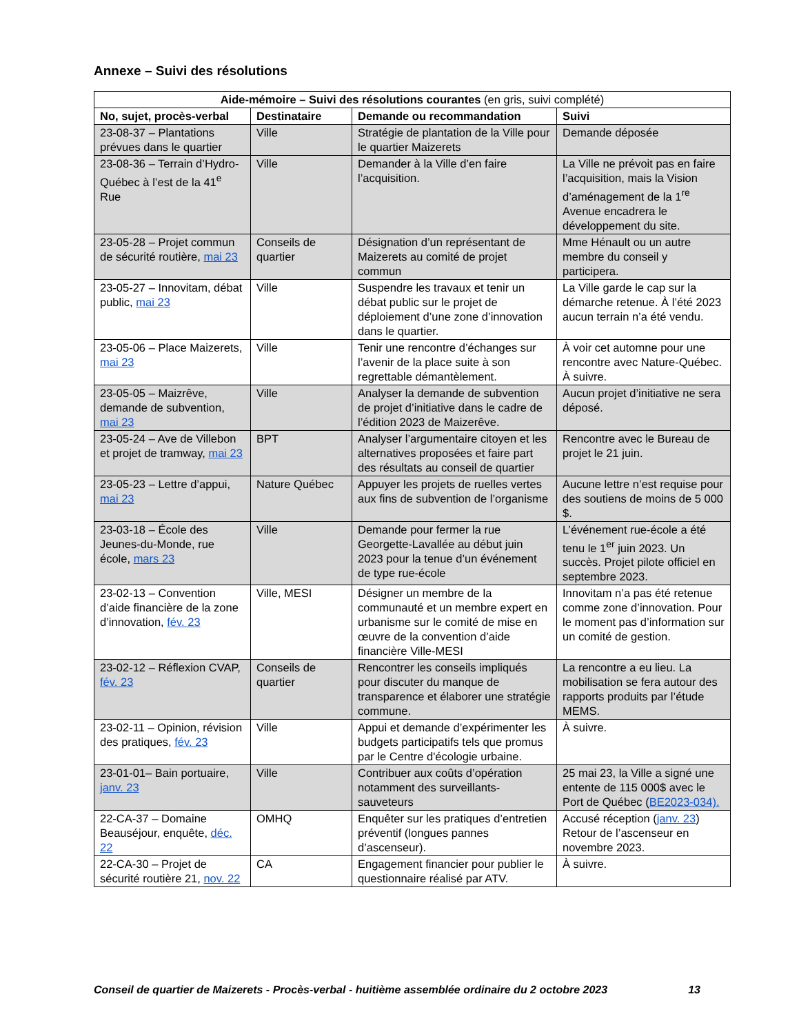Annexe – Suivi des résolutions
| Aide-mémoire – Suivi des résolutions courantes (en gris, suivi complété) | | | |
| --- | --- | --- | --- |
| No, sujet, procès-verbal | Destinataire | Demande ou recommandation | Suivi |
| 23-08-37 – Plantations prévues dans le quartier | Ville | Stratégie de plantation de la Ville pour le quartier Maizerets | Demande déposée |
| 23-08-36 – Terrain d’Hydro-Québec à l’est de la 41<sup>e</sup> Rue | Ville | Demander à la Ville d’en faire l’acquisition. | La Ville ne prévoit pas en faire l’acquisition, mais la Vision d’aménagement de la 1<sup>re</sup> Avenue encadrera le développement du site. |
| 23-05-28 – Projet commun de sécurité routière, mai 23 | Conseils de quartier | Désignation d’un représentant de Maizerets au comité de projet commun | Mme Hénault ou un autre membre du conseil y participera. |
| 23-05-27 – Innovitam, débat public, mai 23 | Ville | Suspendre les travaux et tenir un débat public sur le projet de déploiement d’une zone d’innovation dans le quartier. | La Ville garde le cap sur la démarche retenue. À l’été 2023 aucun terrain n’a été vendu. |
| 23-05-06 – Place Maizerets, mai 23 | Ville | Tenir une rencontre d’échanges sur l’avenir de la place suite à son regrettable démantèlement. | À voir cet automne pour une rencontre avec Nature-Québec. À suivre. |
| 23-05-05 – Maizrêve, demande de subvention, mai 23 | Ville | Analyser la demande de subvention de projet d’initiative dans le cadre de l’édition 2023 de Maizerêve. | Aucun projet d’initiative ne sera déposé. |
| 23-05-24 – Ave de Villebon et projet de tramway, mai 23 | BPT | Analyser l’argumentaire citoyen et les alternatives proposées et faire part des résultats au conseil de quartier | Rencontre avec le Bureau de projet le 21 juin. |
| 23-05-23 – Lettre d’appui, mai 23 | Nature Québec | Appuyer les projets de ruelles vertes aux fins de subvention de l’organisme | Aucune lettre n’est requise pour des soutiens de moins de 5 000 $. |
| 23-03-18 – École des Jeunes-du-Monde, rue école, mars 23 | Ville | Demande pour fermer la rue Georgette-Lavallée au début juin 2023 pour la tenue d’un événement de type rue-école | L’événement rue-école a été tenu le 1<sup>er</sup> juin 2023. Un succès. Projet pilote officiel en septembre 2023. |
| 23-02-13 – Convention d’aide financière de la zone d’innovation, fév. 23 | Ville, MESI | Désigner un membre de la communauté et un membre expert en urbanisme sur le comité de mise en œuvre de la convention d’aide financière Ville-MESI | Innovitam n’a pas été retenue comme zone d’innovation. Pour le moment pas d’information sur un comité de gestion. |
| 23-02-12 – Réflexion CVAP, fév. 23 | Conseils de quartier | Rencontrer les conseils impliqués pour discuter du manque de transparence et élaborer une stratégie commune. | La rencontre a eu lieu. La mobilisation se fera autour des rapports produits par l’étude MEMS. |
| 23-02-11 – Opinion, révision des pratiques, fév. 23 | Ville | Appui et demande d’expérimenter les budgets participatifs tels que promus par le Centre d'écologie urbaine. | À suivre. |
| 23-01-01– Bain portuaire, janv. 23 | Ville | Contribuer aux coûts d’opération notamment des surveillants-sauveteurs | 25 mai 23, la Ville a signé une entente de 115 000$ avec le Port de Québec ( BE2023-034). |
| 22-CA-37 – Domaine Beauséjour, enquête, déc. 22 | OMHQ | Enquêter sur les pratiques d’entretien préventif (longues pannes d’ascenseur). | Accusé réception ( janv. 23 ) Retour de l’ascenseur en novembre 2023. |
| 22-CA-30 – Projet de sécurité routière 21, nov. 22 | CA | Engagement financier pour publier le questionnaire réalisé par ATV. | À suivre. |
Conseil de quartier de Maizerets - Procès-verbal - huitième assemblée ordinaire du 2 octobre 2023 13